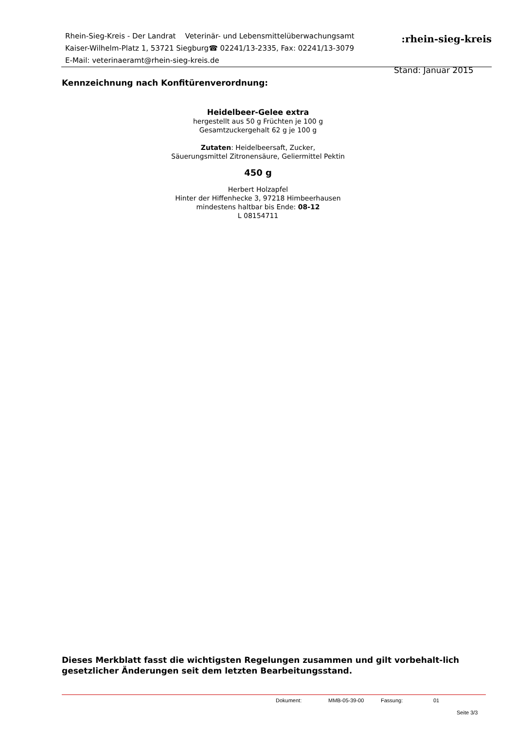Rhein-Sieg-Kreis - Der Landrat Veterinär- und Lebensmittelüberwachungsamt
Kaiser-Wilhelm-Platz 1, 53721 Siegburg☎ 02241/13-2335, Fax: 02241/13-3079
E-Mail: veterinaeramt@rhein-sieg-kreis.de
:rhein-sieg-kreis
Stand: Januar 2015
Kennzeichnung nach Konfitürenverordnung:
Heidelbeer-Gelee extra
hergestellt aus 50 g Früchten je 100 g
Gesamtzuckergehalt 62 g je 100 g
Zutaten: Heidelbeersaft, Zucker,
Säuerungsmittel Zitronensäure, Geliermittel Pektin
450 g
Herbert Holzapfel
Hinter der Hiffenhecke 3, 97218 Himbeerhausen
mindestens haltbar bis Ende: 08-12
L 08154711
Dieses Merkblatt fasst die wichtigsten Regelungen zusammen und gilt vorbehalt-lich gesetzlicher Änderungen seit dem letzten Bearbeitungsstand.
Dokument: MMB-05-39-00 Fassung: 01
Seite 3/3